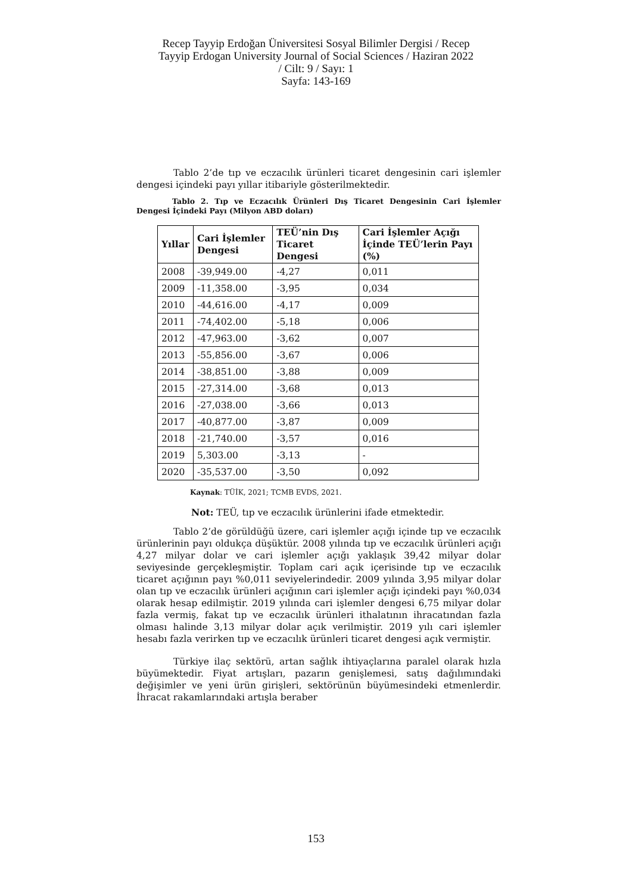Recep Tayyip Erdoğan Üniversitesi Sosyal Bilimler Dergisi / Recep
Tayyip Erdogan University Journal of Social Sciences / Haziran 2022
/ Cilt: 9 / Sayı: 1
Sayfa: 143-169
Tablo 2’de tıp ve eczacılık ürünleri ticaret dengesinin cari işlemler dengesi içindeki payı yıllar itibariyle gösterilmektedir.
Tablo 2. Tıp ve Eczacılık Ürünleri Dış Ticaret Dengesinin Cari İşlemler Dengesi İçindeki Payı (Milyon ABD doları)
| Yıllar | Cari İşlemler Dengesi | TEÜ’nin Dış Ticaret Dengesi | Cari İşlemler Açığı İçinde TEÜ’lerin Payı (%) |
| --- | --- | --- | --- |
| 2008 | -39,949.00 | -4,27 | 0,011 |
| 2009 | -11,358.00 | -3,95 | 0,034 |
| 2010 | -44,616.00 | -4,17 | 0,009 |
| 2011 | -74,402.00 | -5,18 | 0,006 |
| 2012 | -47,963.00 | -3,62 | 0,007 |
| 2013 | -55,856.00 | -3,67 | 0,006 |
| 2014 | -38,851.00 | -3,88 | 0,009 |
| 2015 | -27,314.00 | -3,68 | 0,013 |
| 2016 | -27,038.00 | -3,66 | 0,013 |
| 2017 | -40,877.00 | -3,87 | 0,009 |
| 2018 | -21,740.00 | -3,57 | 0,016 |
| 2019 | 5,303.00 | -3,13 | - |
| 2020 | -35,537.00 | -3,50 | 0,092 |
Kaynak: TÜİK, 2021; TCMB EVDS, 2021.
Not: TEÜ, tıp ve eczacılık ürünlerini ifade etmektedir.
Tablo 2’de görüldüğü üzere, cari işlemler açığı içinde tıp ve eczacılık ürünlerinin payı oldukça düşüktür. 2008 yılında tıp ve eczacılık ürünleri açığı 4,27 milyar dolar ve cari işlemler açığı yaklaşık 39,42 milyar dolar seviyesinde gerçekleşmiştir. Toplam cari açık içerisinde tıp ve eczacılık ticaret açığının payı %0,011 seviyelerindedir. 2009 yılında 3,95 milyar dolar olan tıp ve eczacılık ürünleri açığının cari işlemler açığı içindeki payı %0,034 olarak hesap edilmiştir. 2019 yılında cari işlemler dengesi 6,75 milyar dolar fazla vermiş, fakat tıp ve eczacılık ürünleri ithalatının ihracatından fazla olması halinde 3,13 milyar dolar açık verilmiştir. 2019 yılı cari işlemler hesabı fazla verirken tıp ve eczacılık ürünleri ticaret dengesi açık vermiştir.
Türkiye ilaç sektörü, artan sağlık ihtiyaçlarına paralel olarak hızla büyümektedir. Fiyat artışları, pazarın genişlemesi, satış dağılımındaki değişimler ve yeni ürün girişleri, sektörünün büyümesindeki etmenlerdir. İhracat rakamlarındaki artışla beraber
153